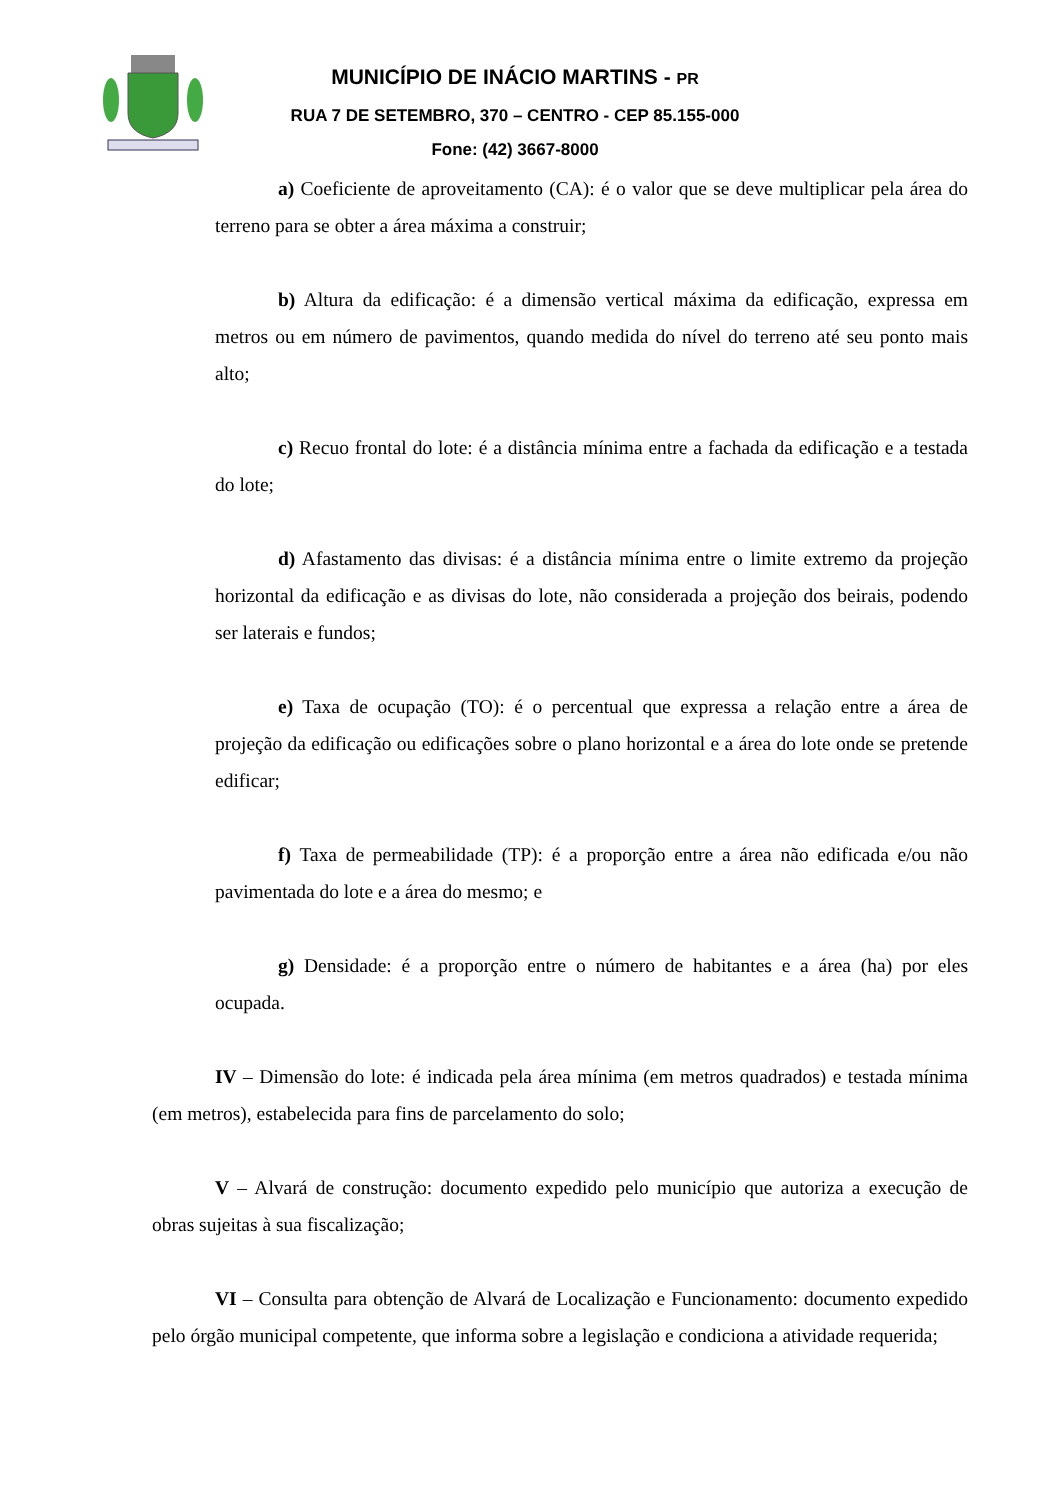MUNICÍPIO DE INÁCIO MARTINS - PR
RUA 7 DE SETEMBRO, 370 – CENTRO - CEP 85.155-000
Fone: (42) 3667-8000
a) Coeficiente de aproveitamento (CA): é o valor que se deve multiplicar pela área do terreno para se obter a área máxima a construir;
b) Altura da edificação: é a dimensão vertical máxima da edificação, expressa em metros ou em número de pavimentos, quando medida do nível do terreno até seu ponto mais alto;
c) Recuo frontal do lote: é a distância mínima entre a fachada da edificação e a testada do lote;
d) Afastamento das divisas: é a distância mínima entre o limite extremo da projeção horizontal da edificação e as divisas do lote, não considerada a projeção dos beirais, podendo ser laterais e fundos;
e) Taxa de ocupação (TO): é o percentual que expressa a relação entre a área de projeção da edificação ou edificações sobre o plano horizontal e a área do lote onde se pretende edificar;
f) Taxa de permeabilidade (TP): é a proporção entre a área não edificada e/ou não pavimentada do lote e a área do mesmo; e
g) Densidade: é a proporção entre o número de habitantes e a área (ha) por eles ocupada.
IV – Dimensão do lote: é indicada pela área mínima (em metros quadrados) e testada mínima (em metros), estabelecida para fins de parcelamento do solo;
V – Alvará de construção: documento expedido pelo município que autoriza a execução de obras sujeitas à sua fiscalização;
VI – Consulta para obtenção de Alvará de Localização e Funcionamento: documento expedido pelo órgão municipal competente, que informa sobre a legislação e condiciona a atividade requerida;